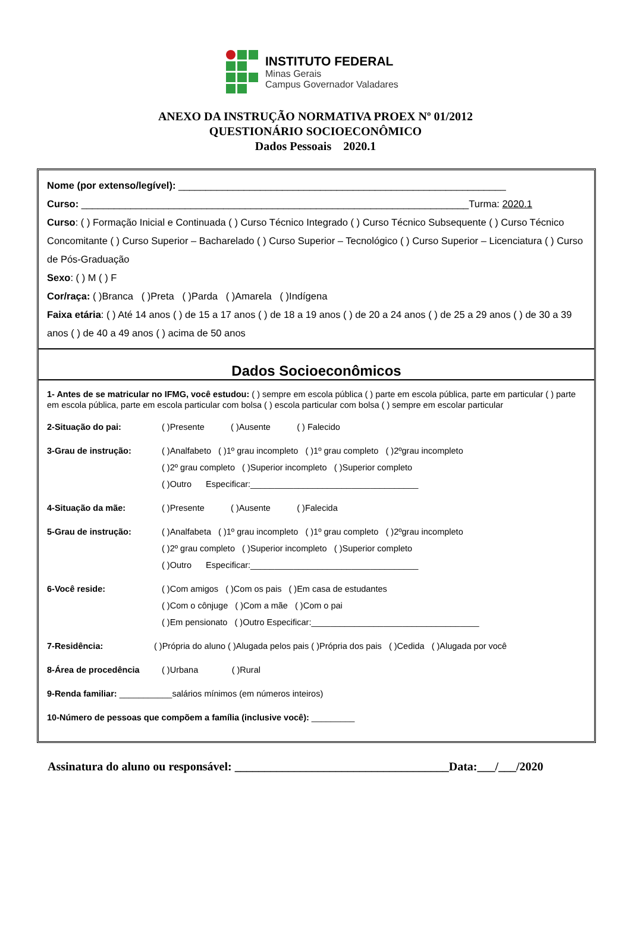INSTITUTO FEDERAL
Minas Gerais
Campus Governador Valadares
ANEXO DA INSTRUÇÃO NORMATIVA PROEX Nº 01/2012
QUESTIONÁRIO SOCIOECONÔMICO
Dados Pessoais 2020.1
Nome (por extenso/legível): ____________________________________________________________
Curso: _______________________________________________________________________Turma: 2020.1
Curso: ( ) Formação Inicial e Continuada ( ) Curso Técnico Integrado ( ) Curso Técnico Subsequente ( ) Curso Técnico Concomitante ( ) Curso Superior – Bacharelado ( ) Curso Superior – Tecnológico ( ) Curso Superior – Licenciatura ( ) Curso de Pós-Graduação
Sexo: ( ) M ( ) F
Cor/raça: ( )Branca ( )Preta ( )Parda ( )Amarela ( )Indígena
Faixa etária: ( ) Até 14 anos ( ) de 15 a 17 anos ( ) de 18 a 19 anos ( ) de 20 a 24 anos ( ) de 25 a 29 anos ( ) de 30 a 39 anos ( ) de 40 a 49 anos ( ) acima de 50 anos
Dados Socioeconômicos
1- Antes de se matricular no IFMG, você estudou: ( ) sempre em escola pública ( ) parte em escola pública, parte em particular ( ) parte em escola pública, parte em escola particular com bolsa ( ) escola particular com bolsa ( ) sempre em escolar particular
2-Situação do pai: ( )Presente ( )Ausente ( ) Falecido
3-Grau de instrução: ( )Analfabeto ( )1º grau incompleto ( )1º grau completo ( )2ºgrau incompleto
( )2º grau completo ( )Superior incompleto ( )Superior completo
( )Outro Especificar:___________________________________
4-Situação da mãe: ( )Presente ( )Ausente ( )Falecida
5-Grau de instrução: ( )Analfabeta ( )1º grau incompleto ( )1º grau completo ( )2ºgrau incompleto
( )2º grau completo ( )Superior incompleto ( )Superior completo
( )Outro Especificar:___________________________________
6-Você reside: ( )Com amigos ( )Com os pais ( )Em casa de estudantes
( )Com o cônjuge ( )Com a mãe ( )Com o pai
( )Em pensionato ( )Outro Especificar:___________________________________
7-Residência: ( )Própria do aluno ( )Alugada pelos pais ( )Própria dos pais ( )Cedida ( )Alugada por você
8-Área de procedência ( )Urbana ( )Rural
9-Renda familiar: ___________salários mínimos (em números inteiros)
10-Número de pessoas que compõem a família (inclusive você): _________
Assinatura do aluno ou responsável: ____________________________________Data:___/___/2020